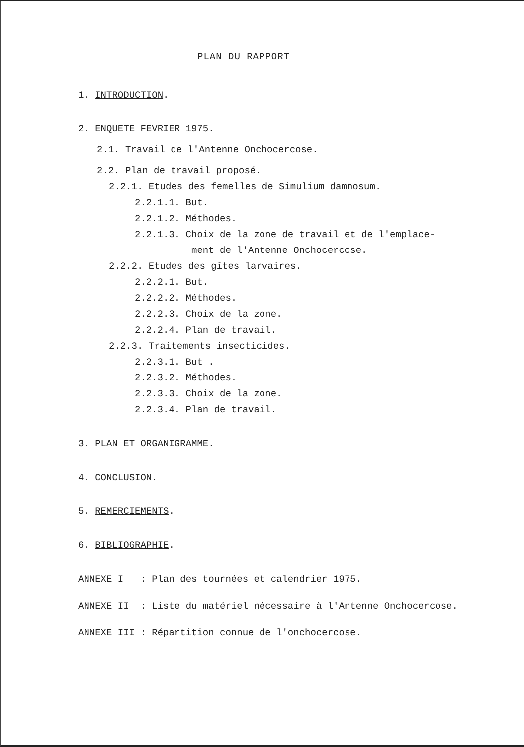PLAN DU RAPPORT
1. INTRODUCTION.
2. ENQUETE FEVRIER 1975.
2.1. Travail de l'Antenne Onchocercose.
2.2. Plan de travail proposé.
2.2.1. Etudes des femelles de Simulium damnosum.
2.2.1.1. But.
2.2.1.2. Méthodes.
2.2.1.3. Choix de la zone de travail et de l'emplace-
ment de l'Antenne Onchocercose.
2.2.2. Etudes des gîtes larvaires.
2.2.2.1. But.
2.2.2.2. Méthodes.
2.2.2.3. Choix de la zone.
2.2.2.4. Plan de travail.
2.2.3. Traitements insecticides.
2.2.3.1. But .
2.2.3.2. Méthodes.
2.2.3.3. Choix de la zone.
2.2.3.4. Plan de travail.
3. PLAN ET ORGANIGRAMME.
4. CONCLUSION.
5. REMERCIEMENTS.
6. BIBLIOGRAPHIE.
ANNEXE I : Plan des tournées et calendrier 1975.
ANNEXE II : Liste du matériel nécessaire à l'Antenne Onchocercose.
ANNEXE III : Répartition connue de l'onchocercose.